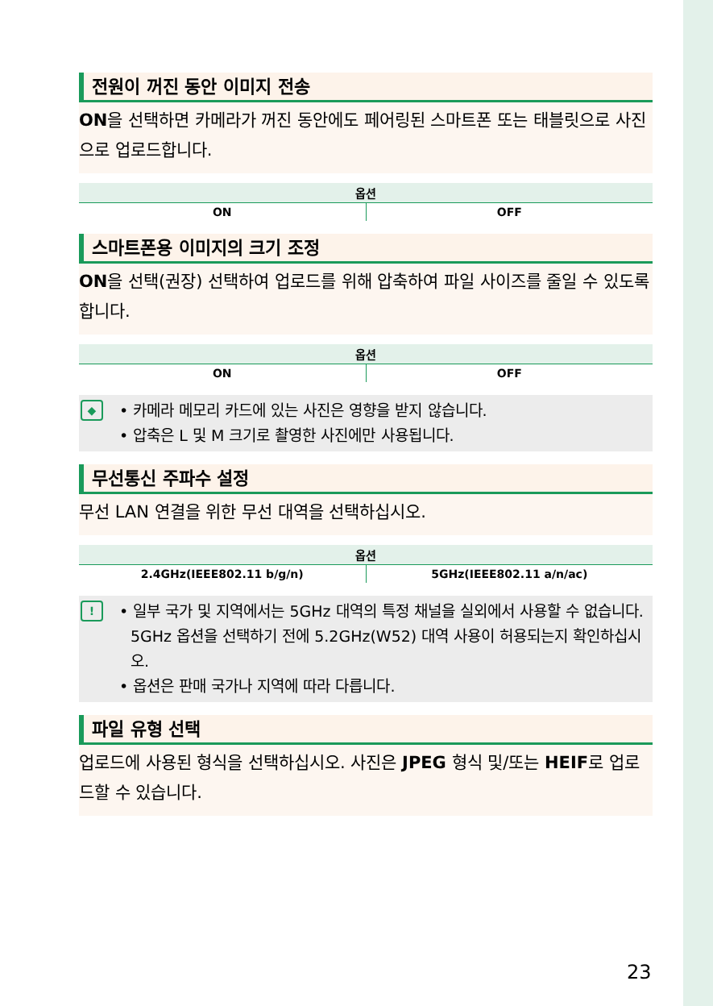전원이 꺼진 동안 이미지 전송
ON을 선택하면 카메라가 꺼진 동안에도 페어링된 스마트폰 또는 태블릿으로 사진으로 업로드합니다.
| 옵션 | |
| --- | --- |
| ON | OFF |
스마트폰용 이미지의 크기 조정
ON을 선택(권장) 선택하여 업로드를 위해 압축하여 파일 사이즈를 줄일 수 있도록 합니다.
| 옵션 | |
| --- | --- |
| ON | OFF |
◆
• 카메라 메모리 카드에 있는 사진은 영향을 받지 않습니다.
• 압축은 L 및 M 크기로 촬영한 사진에만 사용됩니다.
무선통신 주파수 설정
무선 LAN 연결을 위한 무선 대역을 선택하십시오.
| 옵션 | |
| --- | --- |
| 2.4GHz(IEEE802.11 b/g/n) | 5GHz(IEEE802.11 a/n/ac) |
!
• 일부 국가 및 지역에서는 5GHz 대역의 특정 채널을 실외에서 사용할 수 없습니다. 5GHz 옵션을 선택하기 전에 5.2GHz(W52) 대역 사용이 허용되는지 확인하십시오.
• 옵션은 판매 국가나 지역에 따라 다릅니다.
파일 유형 선택
업로드에 사용된 형식을 선택하십시오. 사진은 JPEG 형식 및/또는 HEIF로 업로드할 수 있습니다.
23